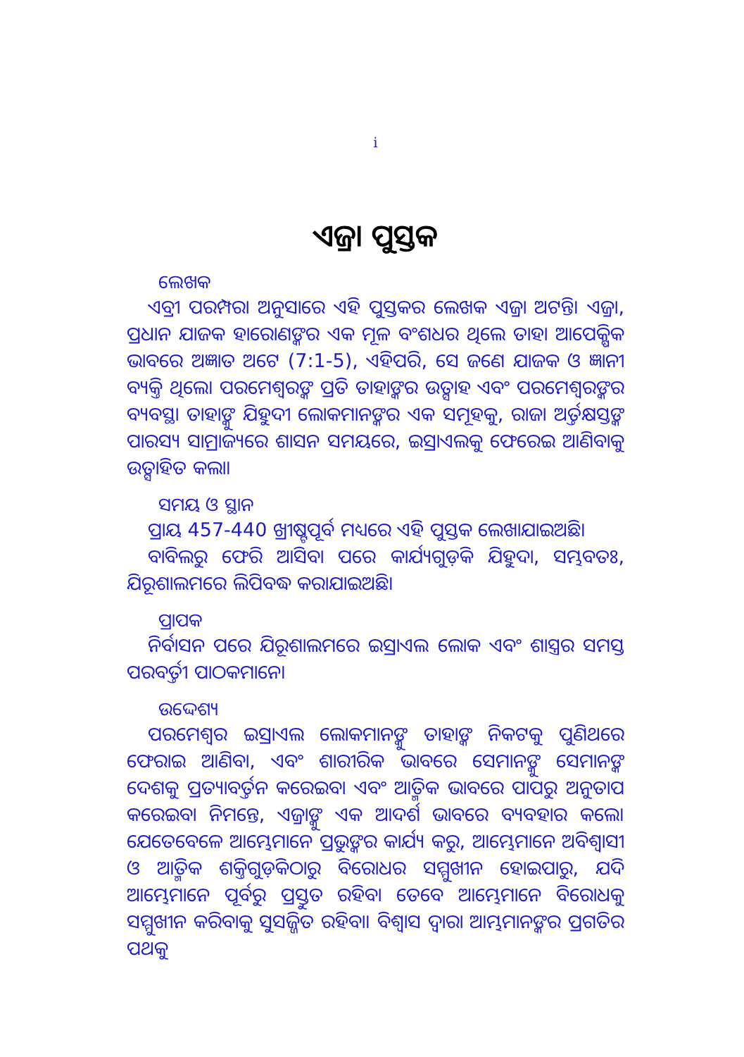i
ଏଜ୍ରା ପୁସ୍ତକ
ଲେଖକ
ଏବ୍ରୀ ପରମ୍ପରା ଅନୁସାରେ ଏହି ପୁସ୍ତକର ଲେଖକ ଏଜ୍ରା ଅଟନ୍ତି। ଏଜ୍ରା, ପ୍ରଧାନ ଯାଜକ ହାରୋଣଙ୍କର ଏକ ମୂଳ ବଂଶଧର ଥିଲେ ତାହା ଆପେକ୍ଷିକ ଭାବରେ ଅଜ୍ଞାତ ଅଟେ (7:1-5), ଏହିପରି, ସେ ଜଣେ ଯାଜକ ଓ ଜ୍ଞାନୀ ବ୍ୟକ୍ତି ଥିଲେ। ପରମେଶ୍ୱରଙ୍କ ପ୍ରତି ତାହାଙ୍କର ଉତ୍ସାହ ଏବଂ ପରମେଶ୍ୱରଙ୍କର ବ୍ୟବସ୍ଥା ତାହାଙ୍କୁ ଯିହୁଦୀ ଲୋକମାନଙ୍କର ଏକ ସମୂହକୁ, ରାଜା ଅର୍ତ୍ତକ୍ଷସ୍ତଙ୍କ ପାରସ୍ୟ ସାମ୍ରାଜ୍ୟରେ ଶାସନ ସମୟରେ, ଇସ୍ରାଏଲକୁ ଫେରେଇ ଆଣିବାକୁ ଉତ୍ସାହିତ କଲା।
ସମୟ ଓ ସ୍ଥାନ
ପ୍ରାୟ 457-440 ଖ୍ରୀଷ୍ଟପୂର୍ବ ମଧ୍ୟରେ ଏହି ପୁସ୍ତକ ଲେଖାଯାଇଅଛି।
ବାବିଲରୁ ଫେରି ଆସିବା ପରେ କାର୍ଯ୍ୟଗୁଡ଼ିକ ଯିହୁଦା, ସମ୍ଭବତଃ, ଯିରୂଶାଲମରେ ଲିପିବଦ୍ଧ କରାଯାଇଅଛି।
ପ୍ରାପକ
ନିର୍ବାସନ ପରେ ଯିରୂଶାଲମରେ ଇସ୍ରାଏଲ ଲୋକ ଏବଂ ଶାସ୍ତ୍ରର ସମସ୍ତ ପରବର୍ତ୍ତୀ ପାଠକମାନେ।
ଉଦ୍ଦେଶ୍ୟ
ପରମେଶ୍ୱର ଇସ୍ରାଏଲ ଲୋକମାନଙ୍କୁ ତାହାଙ୍କ ନିକଟକୁ ପୁଣିଥରେ ଫେରାଇ ଆଣିବା, ଏବଂ ଶାରୀରିକ ଭାବରେ ସେମାନଙ୍କୁ ସେମାନଙ୍କ ଦେଶକୁ ପ୍ରତ୍ୟାବର୍ତ୍ତନ କରେଇବା ଏବଂ ଆତ୍ମିକ ଭାବରେ ପାପରୁ ଅନୁତାପ କରେଇବା ନିମନ୍ତେ, ଏଜ୍ରାଙ୍କୁ ଏକ ଆଦର୍ଶ ଭାବରେ ବ୍ୟବହାର କଲେ। ଯେତେବେଳେ ଆମ୍ଭେମାନେ ପ୍ରଭୁଙ୍କର କାର୍ଯ୍ୟ କରୁ, ଆମ୍ଭେମାନେ ଅବିଶ୍ୱାସୀ ଓ ଆତ୍ମିକ ଶକ୍ତିଗୁଡ଼ିକଠାରୁ ବିରୋଧର ସମ୍ମୁଖୀନ ହୋଇପାରୁ, ଯଦି ଆମ୍ଭେମାନେ ପୂର୍ବରୁ ପ୍ରସ୍ତୁତ ରହିବା ତେବେ ଆମ୍ଭେମାନେ ବିରୋଧକୁ ସମ୍ମୁଖୀନ କରିବାକୁ ସୁସଜ୍ଜିତ ରହିବା। ବିଶ୍ୱାସ ଦ୍ୱାରା ଆମ୍ଭମାନଙ୍କର ପ୍ରଗତିର ପଥକୁ